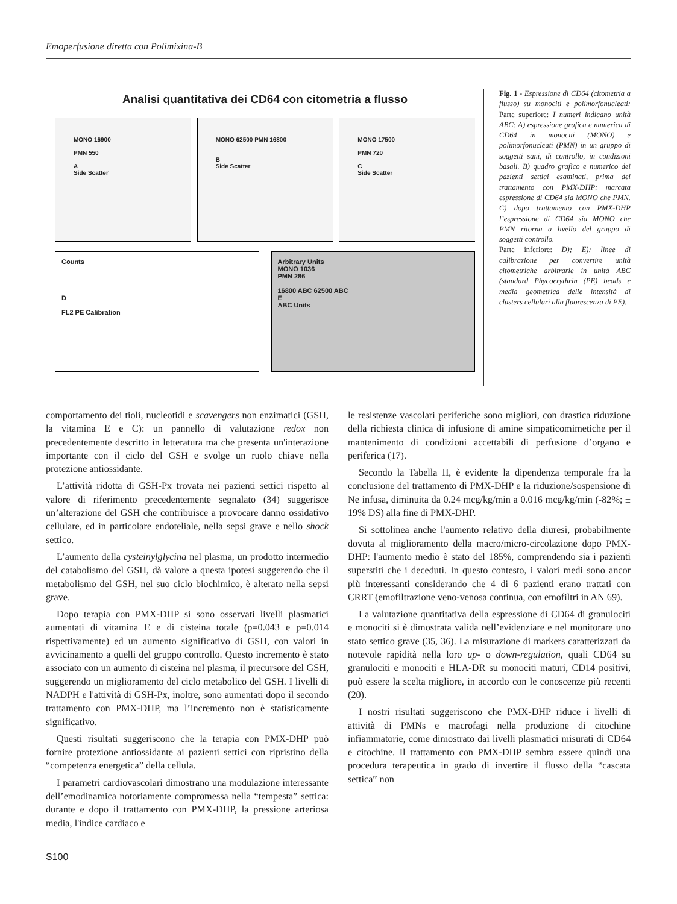Emoperfusione diretta con Polimixina-B
Analisi quantitativa dei CD64 con citometria a flusso
MONO 16900
PMN 550
A
Side Scatter
MONO 62500 PMN 16800
B
Side Scatter
MONO 17500
PMN 720
C
Side Scatter
Counts
D
FL2 PE Calibration
Arbitrary Units
MONO 1036
PMN 286
16800 ABC 62500 ABC
E
ABC Units
Fig. 1 - Espressione di CD64 (citometria a flusso) su monociti e polimorfonucleati: Parte superiore: I numeri indicano unità ABC: A) espressione grafica e numerica di CD64 in monociti (MONO) e polimorfonucleati (PMN) in un gruppo di soggetti sani, di controllo, in condizioni basali. B) quadro grafico e numerico dei pazienti settici esaminati, prima del trattamento con PMX-DHP: marcata espressione di CD64 sia MONO che PMN. C) dopo trattamento con PMX-DHP l’espressione di CD64 sia MONO che PMN ritorna a livello del gruppo di soggetti controllo.
Parte inferiore: D); E): linee di calibrazione per convertire unità citometriche arbitrarie in unità ABC (standard Phycoerythrin (PE) beads e media geometrica delle intensità di clusters cellulari alla fluorescenza di PE).
comportamento dei tioli, nucleotidi e scavengers non enzimatici (GSH, la vitamina E e C): un pannello di valutazione redox non precedentemente descritto in letteratura ma che presenta un'interazione importante con il ciclo del GSH e svolge un ruolo chiave nella protezione antiossidante.
L’attività ridotta di GSH-Px trovata nei pazienti settici rispetto al valore di riferimento precedentemente segnalato (34) suggerisce un’alterazione del GSH che contribuisce a provocare danno ossidativo cellulare, ed in particolare endoteliale, nella sepsi grave e nello shock settico.
L’aumento della cysteinylglycina nel plasma, un prodotto intermedio del catabolismo del GSH, dà valore a questa ipotesi suggerendo che il metabolismo del GSH, nel suo ciclo biochimico, è alterato nella sepsi grave.
Dopo terapia con PMX-DHP si sono osservati livelli plasmatici aumentati di vitamina E e di cisteina totale (p=0.043 e p=0.014 rispettivamente) ed un aumento significativo di GSH, con valori in avvicinamento a quelli del gruppo controllo. Questo incremento è stato associato con un aumento di cisteina nel plasma, il precursore del GSH, suggerendo un miglioramento del ciclo metabolico del GSH. I livelli di NADPH e l'attività di GSH-Px, inoltre, sono aumentati dopo il secondo trattamento con PMX-DHP, ma l’incremento non è statisticamente significativo.
Questi risultati suggeriscono che la terapia con PMX-DHP può fornire protezione antiossidante ai pazienti settici con ripristino della “competenza energetica” della cellula.
I parametri cardiovascolari dimostrano una modulazione interessante dell’emodinamica notoriamente compromessa nella “tempesta” settica: durante e dopo il trattamento con PMX-DHP, la pressione arteriosa media, l'indice cardiaco e
le resistenze vascolari periferiche sono migliori, con drastica riduzione della richiesta clinica di infusione di amine simpaticomimetiche per il mantenimento di condizioni accettabili di perfusione d’organo e periferica (17).
Secondo la Tabella II, è evidente la dipendenza temporale fra la conclusione del trattamento di PMX-DHP e la riduzione/sospensione di Ne infusa, diminuita da 0.24 mcg/kg/min a 0.016 mcg/kg/min (-82%; ± 19% DS) alla fine di PMX-DHP.
Si sottolinea anche l'aumento relativo della diuresi, probabilmente dovuta al miglioramento della macro/micro-circolazione dopo PMX-DHP: l'aumento medio è stato del 185%, comprendendo sia i pazienti superstiti che i deceduti. In questo contesto, i valori medi sono ancor più interessanti considerando che 4 di 6 pazienti erano trattati con CRRT (emofiltrazione veno-venosa continua, con emofiltri in AN 69).
La valutazione quantitativa della espressione di CD64 di granulociti e monociti si è dimostrata valida nell’evidenziare e nel monitorare uno stato settico grave (35, 36). La misurazione di markers caratterizzati da notevole rapidità nella loro up- o down-regulation, quali CD64 su granulociti e monociti e HLA-DR su monociti maturi, CD14 positivi, può essere la scelta migliore, in accordo con le conoscenze più recenti (20).
I nostri risultati suggeriscono che PMX-DHP riduce i livelli di attività di PMNs e macrofagi nella produzione di citochine infiammatorie, come dimostrato dai livelli plasmatici misurati di CD64 e citochine. Il trattamento con PMX-DHP sembra essere quindi una procedura terapeutica in grado di invertire il flusso della “cascata settica” non
S100